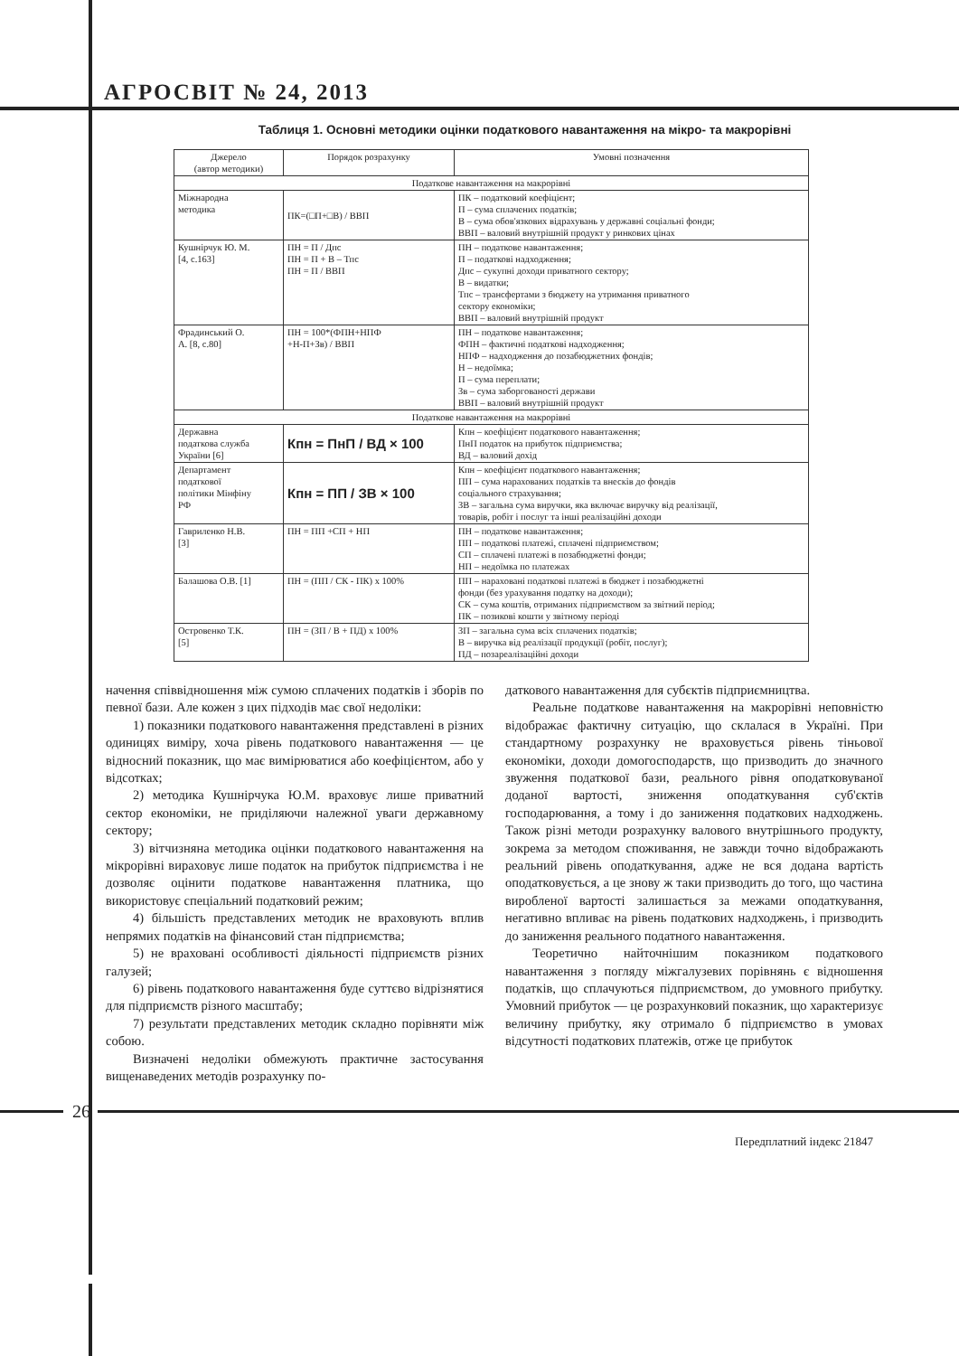АГРОСВІТ № 24, 2013
Таблиця 1. Основні методики оцінки податкового навантаження на мікро- та макрорівні
| Джерело (автор методики) | Порядок розрахунку | Умовні позначення |
| --- | --- | --- |
| Податкове навантаження на макрорівні | | |
| Міжнародна методика | ПК=(□П+□В) / ВВП | ПК – податковий коефіцієнт; П – сума сплачених податків; В – сума обов'язкових відрахувань у державні соціальні фонди; ВВП – валовий внутрішній продукт у ринкових цінах |
| Кушнірчук Ю. М. [4, с.163] | ПН = П / Дпс ПН = П + В – Тпс ПН = П / ВВП | ПН – податкове навантаження; П – податкові надходження; Дпс – сукупні доходи приватного сектору; В – видатки; Тпс – трансфертами з бюджету на утримання приватного сектору економіки; ВВП – валовий внутрішній продукт |
| Фрадинський О. А. [8, с.80] | ПН = 100*(ФПН+НПФ +Н-П+Зв) / ВВП | ПН – податкове навантаження; ФПН – фактичні податкові надходження; НПФ – надходження до позабюджетних фондів; Н – недоїмка; П – сума переплати; Зв – сума заборгованості держави ВВП – валовий внутрішній продукт |
| Податкове навантаження на макрорівні | | |
| Державна податкова служба України [6] | Кпн = ПнП / ВД × 100 | Кпн – коефіцієнт податкового навантаження; ПнП податок на прибуток підприємства; ВД – валовий дохід |
| Департамент податкової політики Мінфіну РФ | Кпн = ПП / ЗВ × 100 | Кпн – коефіцієнт податкового навантаження; ПП – сума нарахованих податків та внесків до фондів соціального страхування; ЗВ – загальна сума виручки, яка включає виручку від реалізації, товарів, робіт і послуг та інші реалізаційні доходи |
| Гавриленко Н.В. [3] | ПН = ПП +СП + НП | ПН – податкове навантаження; ПП – податкові платежі, сплачені підприємством; СП – сплачені платежі в позабюджетні фонди; НП – недоїмка по платежах |
| Балашова О.В. [1] | ПН = (ПП / СК - ПК) х 100% | ПП – нараховані податкові платежі в бюджет і позабюджетні фонди (без урахування податку на доходи); СК – сума коштів, отриманих підприємством за звітний період; ПК – позикові кошти у звітному періоді |
| Островенко Т.К. [5] | ПН = (ЗП / В + ПД) х 100% | ЗП – загальна сума всіх сплачених податків; В – виручка від реалізації продукції (робіт, послуг); ПД – позареалізаційні доходи |
начення співвідношення між сумою сплачених податків і зборів по певної бази. Але кожен з цих підходів має свої недоліки:
1) показники податкового навантаження представлені в різних одиницях виміру, хоча рівень податкового навантаження — це відносний показник, що має вимірюватися або коефіцієнтом, або у відсотках;
2) методика Кушнірчука Ю.М. враховує лише приватний сектор економіки, не приділяючи належної уваги державному сектору;
3) вітчизняна методика оцінки податкового навантаження на мікрорівні вираховує лише податок на прибуток підприємства і не дозволяє оцінити податкове навантаження платника, що використовує спеціальний податковий режим;
4) більшість представлених методик не враховують вплив непрямих податків на фінансовий стан підприємства;
5) не враховані особливості діяльності підприємств різних галузей;
6) рівень податкового навантаження буде суттєво відрізнятися для підприємств різного масштабу;
7) результати представлених методик складно порівняти між собою.
Визначені недоліки обмежують практичне застосування вищенаведених методів розрахунку по-
даткового навантаження для субєктів підприємництва.
Реальне податкове навантаження на макрорівні неповністю відображає фактичну ситуацію, що склалася в Україні. При стандартному розрахунку не враховується рівень тіньової економіки, доходи домогосподарств, що призводить до значного звуження податкової бази, реального рівня оподатковуваної доданої вартості, зниження оподаткування суб'єктів господарювання, а тому і до заниження податкових надходжень. Також різні методи розрахунку валового внутрішнього продукту, зокрема за методом споживання, не завжди точно відображають реальний рівень оподаткування, адже не вся додана вартість оподатковується, а це знову ж таки призводить до того, що частина виробленої вартості залишається за межами оподаткування, негативно впливає на рівень податкових надходжень, і призводить до заниження реального податного навантаження.
Теоретично найточнішим показником податкового навантаження з погляду міжгалузевих порівнянь є відношення податків, що сплачуються підприємством, до умовного прибутку. Умовний прибуток — це розрахунковий показник, що характеризує величину прибутку, яку отримало б підприємство в умовах відсутності податкових платежів, отже це прибуток
26
Передплатний індекс 21847